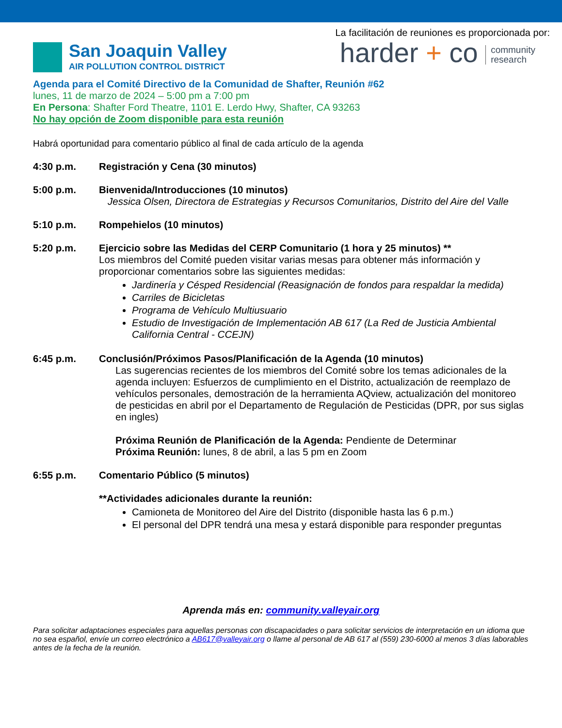San Joaquin Valley
AIR POLLUTION CONTROL DISTRICT
La facilitación de reuniones es proporcionada por:
harder + co community
research
Agenda para el Comité Directivo de la Comunidad de Shafter, Reunión #62
lunes, 11 de marzo de 2024 – 5:00 pm a 7:00 pm
En Persona: Shafter Ford Theatre, 1101 E. Lerdo Hwy, Shafter, CA 93263
No hay opción de Zoom disponible para esta reunión
Habrá oportunidad para comentario público al final de cada artículo de la agenda
4:30 p.m. Registración y Cena (30 minutos)
5:00 p.m. Bienvenida/Introducciones (10 minutos)
Jessica Olsen, Directora de Estrategias y Recursos Comunitarios, Distrito del Aire del Valle
5:10 p.m. Rompehielos (10 minutos)
5:20 p.m. Ejercicio sobre las Medidas del CERP Comunitario (1 hora y 25 minutos) **
Los miembros del Comité pueden visitar varias mesas para obtener más información y proporcionar comentarios sobre las siguientes medidas:
Jardinería y Césped Residencial (Reasignación de fondos para respaldar la medida)
Carriles de Bicicletas
Programa de Vehículo Multiusuario
Estudio de Investigación de Implementación AB 617 (La Red de Justicia Ambiental California Central - CCEJN)
6:45 p.m. Conclusión/Próximos Pasos/Planificación de la Agenda (10 minutos)
Las sugerencias recientes de los miembros del Comité sobre los temas adicionales de la agenda incluyen: Esfuerzos de cumplimiento en el Distrito, actualización de reemplazo de vehículos personales, demostración de la herramienta AQview, actualización del monitoreo de pesticidas en abril por el Departamento de Regulación de Pesticidas (DPR, por sus siglas en ingles)
Próxima Reunión de Planificación de la Agenda: Pendiente de Determinar
Próxima Reunión: lunes, 8 de abril, a las 5 pm en Zoom
6:55 p.m. Comentario Público (5 minutos)
**Actividades adicionales durante la reunión:
Camioneta de Monitoreo del Aire del Distrito (disponible hasta las 6 p.m.)
El personal del DPR tendrá una mesa y estará disponible para responder preguntas
Aprenda más en: community.valleyair.org
Para solicitar adaptaciones especiales para aquellas personas con discapacidades o para solicitar servicios de interpretación en un idioma que no sea español, envíe un correo electrónico a AB617@valleyair.org o llame al personal de AB 617 al (559) 230-6000 al menos 3 días laborables antes de la fecha de la reunión.